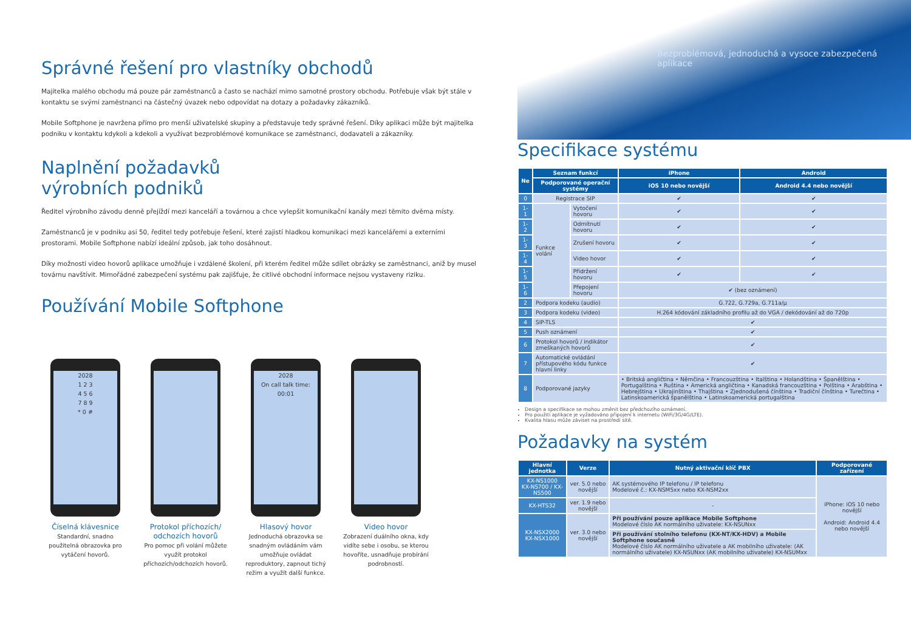Správné řešení pro vlastníky obchodů
Majitelka malého obchodu má pouze pár zaměstnanců a často se nachází mimo samotné prostory obchodu. Potřebuje však být stále v kontaktu se svými zaměstnanci na částečný úvazek nebo odpovídat na dotazy a požadavky zákazníků.
Mobile Softphone je navržena přímo pro menší uživatelské skupiny a představuje tedy správné řešení. Díky aplikaci může být majitelka podniku v kontaktu kdykoli a kdekoli a využívat bezproblémové komunikace se zaměstnanci, dodavateli a zákazníky.
Naplnění požadavků
výrobních podniků
Ředitel výrobního závodu denně přejíždí mezi kanceláří a továrnou a chce vylepšit komunikační kanály mezi těmito dvěma místy.
Zaměstnanců je v podniku asi 50, ředitel tedy potřebuje řešení, které zajistí hladkou komunikaci mezi kancelářemi a externími prostorami. Mobile Softphone nabízí ideální způsob, jak toho dosáhnout.
Díky možnosti video hovorů aplikace umožňuje i vzdálené školení, při kterém ředitel může sdílet obrázky se zaměstnanci, aniž by musel továrnu navštívit. Mimořádné zabezpečení systému pak zajišťuje, že citlivé obchodní informace nejsou vystaveny riziku.
Používání Mobile Softphone
2028
1 2 3
4 5 6
7 8 9
* 0 #
Číselná klávesnice
Standardní, snadno použitelná obrazovka pro vytáčení hovorů.
Protokol příchozích/ odchozích hovorů
Pro pomoc při volání můžete využít protokol příchozích/odchozích hovorů.
2028
On call talk time: 00:01
Hlasový hovor
Jednoduchá obrazovka se snadným ovládáním vám umožňuje ovládat reproduktory, zapnout tichý režim a využít další funkce.
Video hovor
Zobrazení duálního okna, kdy vidíte sebe i osobu, se kterou hovoříte, usnadňuje probírání podrobností.
Bezproblémová, jednoduchá a vysoce zabezpečená aplikace
Specifikace systému
| Ne | Seznam funkcí | | iPhone | Android |
| --- | --- | --- | --- | --- |
| | Podporované operační systémy | | iOS 10 nebo novější | Android 4.4 nebo novější |
| 0 | Registrace SIP | | ✔ | ✔ |
| 1-1 | Funkce volání | Vytočení hovoru | ✔ | ✔ |
| 1-2 | | Odmítnutí hovoru | ✔ | ✔ |
| 1-3 | | Zrušení hovoru | ✔ | ✔ |
| 1-4 | | Video hovor | ✔ | ✔ |
| 1-5 | | Přidržení hovoru | ✔ | ✔ |
| 1-6 | | Přepojení hovoru | ✔ (bez oznámení) | |
| 2 | Podpora kodeku (audio) | | G.722, G.729a, G.711a/μ | |
| 3 | Podpora kodeku (video) | | H.264 kódování základního profilu až do VGA / dekódování až do 720p | |
| 4 | SIP-TLS | | ✔ | |
| 5 | Push oznámení | | ✔ | |
| 6 | Protokol hovorů / indikátor zmeškaných hovorů | | ✔ | |
| 7 | Automatické ovládání přístupového kódu funkce hlavní linky | | ✔ | |
| 8 | Podporované jazyky | | • Britská angličtina • Němčina • Francouzština • Italština • Holandština • Španělština • Portugalština • Ruština • Americká angličtina • Kanadská francouzština • Polština • Arabština • Hebrejština • Ukrajinština • Thajština • Zjednodušená čínština • Tradiční čínština • Turečtina • Latinskoamerická španělština • Latinskoamerická portugalština | |
Design a specifikace se mohou změnit bez předchozího oznámení.
Pro použití aplikace je vyžadováno připojení k internetu (WiFi/3G/4G/LTE).
Kvalita hlasu může záviset na prostředí sítě.
Požadavky na systém
| Hlavní jednotka | Verze | Nutný aktivační klíč PBX | Podporované zařízení |
| --- | --- | --- | --- |
| KX-NS1000 KX-NS700 / KX-NS500 | ver. 5.0 nebo novější | AK systémového IP telefonu / IP telefonu Modelové č.: KX-NSM5xx nebo KX-NSM2xx | iPhone: iOS 10 nebo novější Android: Android 4.4 nebo novější |
| KX-HTS32 | ver. 1.9 nebo novější | - | |
| KX-NSX2000 KX-NSX1000 | ver. 3.0 nebo novější | Při používání pouze aplikace Mobile Softphone Modelové číslo AK normálního uživatele: KX-NSUNxx | |
| | | Při používání stolního telefonu (KX-NT/KX-HDV) a Mobile Softphone současně Modelové číslo AK normálního uživatele a AK mobilního uživatele: (AK normálního uživatele) KX-NSUNxx (AK mobilního uživatele) KX-NSUMxx | |